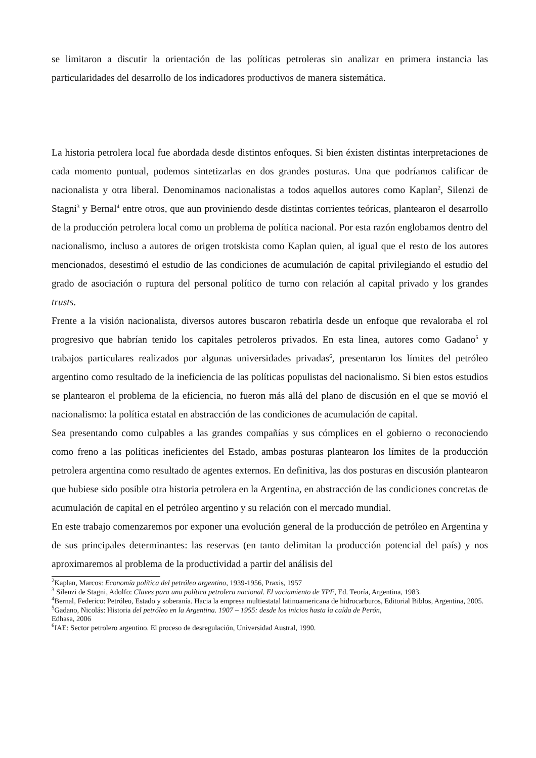se limitaron a discutir la orientación de las políticas petroleras sin analizar en primera instancia las particularidades del desarrollo de los indicadores productivos de manera sistemática.
La historia petrolera local fue abordada desde distintos enfoques. Si bien éxisten distintas interpretaciones de cada momento puntual, podemos sintetizarlas en dos grandes posturas. Una que podríamos calificar de nacionalista y otra liberal. Denominamos nacionalistas a todos aquellos autores como Kaplan<sup>2</sup>, Silenzi de Stagni<sup>3</sup> y Bernal<sup>4</sup> entre otros, que aun proviniendo desde distintas corrientes teóricas, plantearon el desarrollo de la producción petrolera local como un problema de política nacional. Por esta razón englobamos dentro del nacionalismo, incluso a autores de origen trotskista como Kaplan quien, al igual que el resto de los autores mencionados, desestimó el estudio de las condiciones de acumulación de capital privilegiando el estudio del grado de asociación o ruptura del personal político de turno con relación al capital privado y los grandes trusts.
Frente a la visión nacionalista, diversos autores buscaron rebatirla desde un enfoque que revaloraba el rol progresivo que habrían tenido los capitales petroleros privados. En esta linea, autores como Gadano<sup>5</sup> y trabajos particulares realizados por algunas universidades privadas<sup>6</sup>, presentaron los límites del petróleo argentino como resultado de la ineficiencia de las políticas populistas del nacionalismo. Si bien estos estudios se plantearon el problema de la eficiencia, no fueron más allá del plano de discusión en el que se movió el nacionalismo: la política estatal en abstracción de las condiciones de acumulación de capital.
Sea presentando como culpables a las grandes compañías y sus cómplices en el gobierno o reconociendo como freno a las políticas ineficientes del Estado, ambas posturas plantearon los límites de la producción petrolera argentina como resultado de agentes externos. En definitiva, las dos posturas en discusión plantearon que hubiese sido posible otra historia petrolera en la Argentina, en abstracción de las condiciones concretas de acumulación de capital en el petróleo argentino y su relación con el mercado mundial.
En este trabajo comenzaremos por exponer una evolución general de la producción de petróleo en Argentina y de sus principales determinantes: las reservas (en tanto delimitan la producción potencial del país) y nos aproximaremos al problema de la productividad a partir del análisis del
<sup>2</sup> Kaplan, Marcos: Economía política del petróleo argentino, 1939-1956, Praxis, 1957
<sup>3</sup> Silenzi de Stagni, Adolfo: Claves para una política petrolera nacional. El vaciamiento de YPF, Ed. Teoría, Argentina, 1983.
<sup>4</sup> Bernal, Federico: Petróleo, Estado y soberanía. Hacia la empresa multiestatal latinoamericana de hidrocarburos, Editorial Biblos, Argentina, 2005.
<sup>5</sup> Gadano, Nicolás: Historia del petróleo en la Argentina. 1907 – 1955: desde los inicios hasta la caída de Perón,
Edhasa, 2006
<sup>6</sup> IAE: Sector petrolero argentino. El proceso de desregulación, Universidad Austral, 1990.